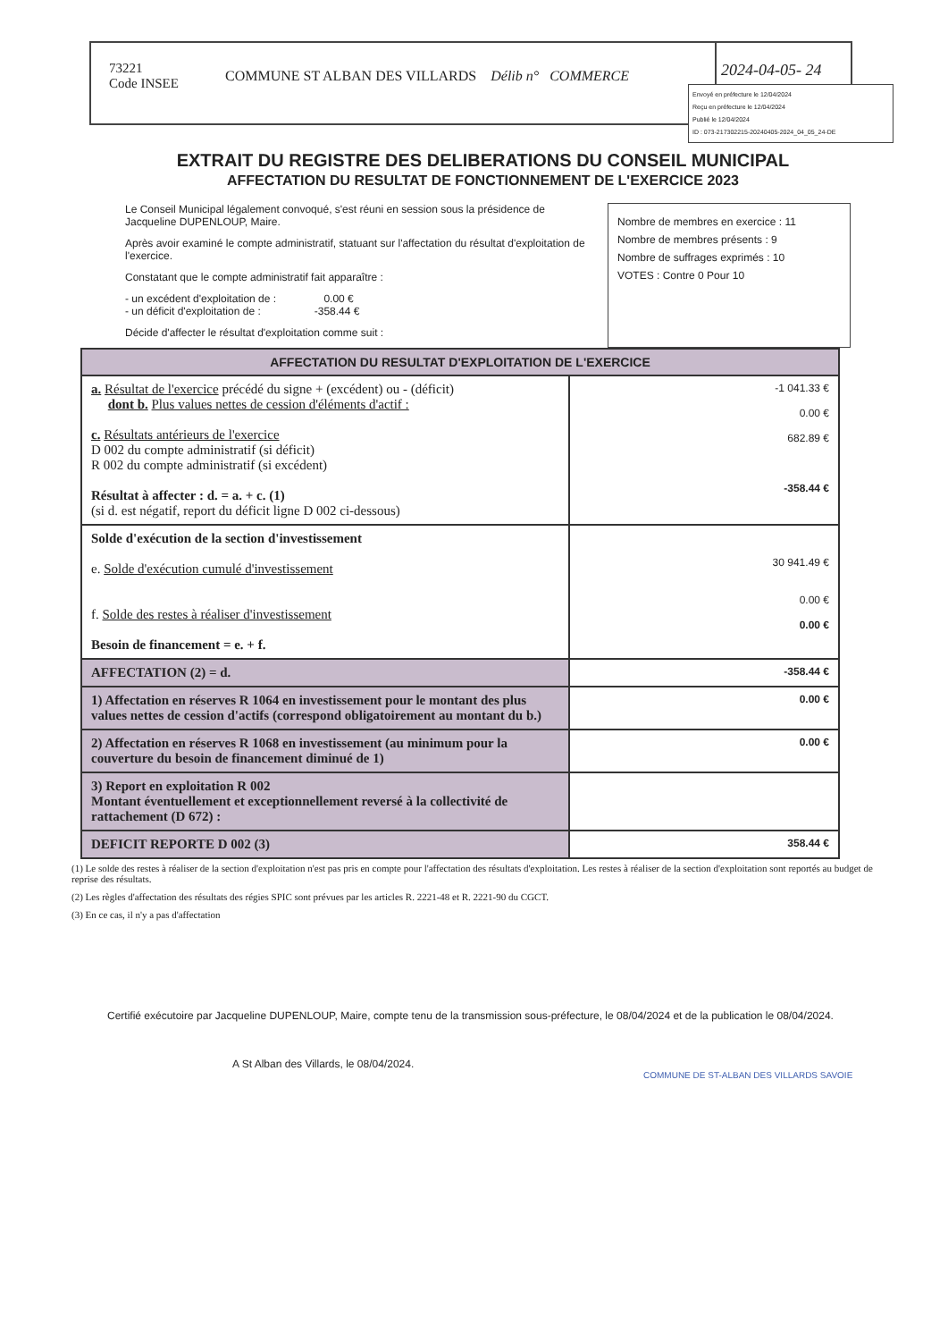73221
Code INSEE
COMMUNE ST ALBAN DES VILLARDS Délib n° COMMERCE
2024-04-05- 24
Envoyé en préfecture le 12/04/2024
Reçu en préfecture le 12/04/2024
Publié le 12/04/2024
ID : 073-217302215-20240405-2024_04_05_24-DE
EXTRAIT DU REGISTRE DES DELIBERATIONS DU CONSEIL MUNICIPAL
AFFECTATION DU RESULTAT DE FONCTIONNEMENT DE L'EXERCICE 2023
Le Conseil Municipal légalement convoqué, s'est réuni en session sous la présidence de Jacqueline DUPENLOUP, Maire.
Après avoir examiné le compte administratif, statuant sur l'affectation du résultat d'exploitation de l'exercice.
Constatant que le compte administratif fait apparaître :
- un excédent d'exploitation de : 0.00 €
- un déficit d'exploitation de : -358.44 €
Décide d'affecter le résultat d'exploitation comme suit :
Nombre de membres en exercice : 11
Nombre de membres présents : 9
Nombre de suffrages exprimés : 10
VOTES : Contre 0 Pour 10
| AFFECTATION DU RESULTAT D'EXPLOITATION DE L'EXERCICE | |
| --- | --- |
| a. Résultat de l'exercice précédé du signe + (excédent) ou - (déficit) dont b. Plus values nettes de cession d'éléments d'actif : c. Résultats antérieurs de l'exercice D 002 du compte administratif (si déficit) R 002 du compte administratif (si excédent) Résultat à affecter : d. = a. + c. (1) (si d. est négatif, report du déficit ligne D 002 ci-dessous) | -1 041.33 € 0.00 € 682.89 € -358.44 € |
| Solde d'exécution de la section d'investissement e. Solde d'exécution cumulé d'investissement f. Solde des restes à réaliser d'investissement Besoin de financement = e. + f. | 30 941.49 € 0.00 € 0.00 € |
| AFFECTATION (2) = d. | -358.44 € |
| 1) Affectation en réserves R 1064 en investissement pour le montant des plus values nettes de cession d'actifs (correspond obligatoirement au montant du b.) | 0.00 € |
| 2) Affectation en réserves R 1068 en investissement (au minimum pour la couverture du besoin de financement diminué de 1) | 0.00 € |
| 3) Report en exploitation R 002 Montant éventuellement et exceptionnellement reversé à la collectivité de rattachement (D 672) : | |
| DEFICIT REPORTE D 002 (3) | 358.44 € |
(1) Le solde des restes à réaliser de la section d'exploitation n'est pas pris en compte pour l'affectation des résultats d'exploitation. Les restes à réaliser de la section d'exploitation sont reportés au budget de reprise des résultats.
(2) Les règles d'affectation des résultats des régies SPIC sont prévues par les articles R. 2221-48 et R. 2221-90 du CGCT.
(3) En ce cas, il n'y a pas d'affectation
Certifié exécutoire par Jacqueline DUPENLOUP, Maire, compte tenu de la transmission sous-préfecture, le 08/04/2024 et de la publication le 08/04/2024.
A St Alban des Villards, le 08/04/2024.
COMMUNE DE ST-ALBAN DES VILLARDS SAVOIE